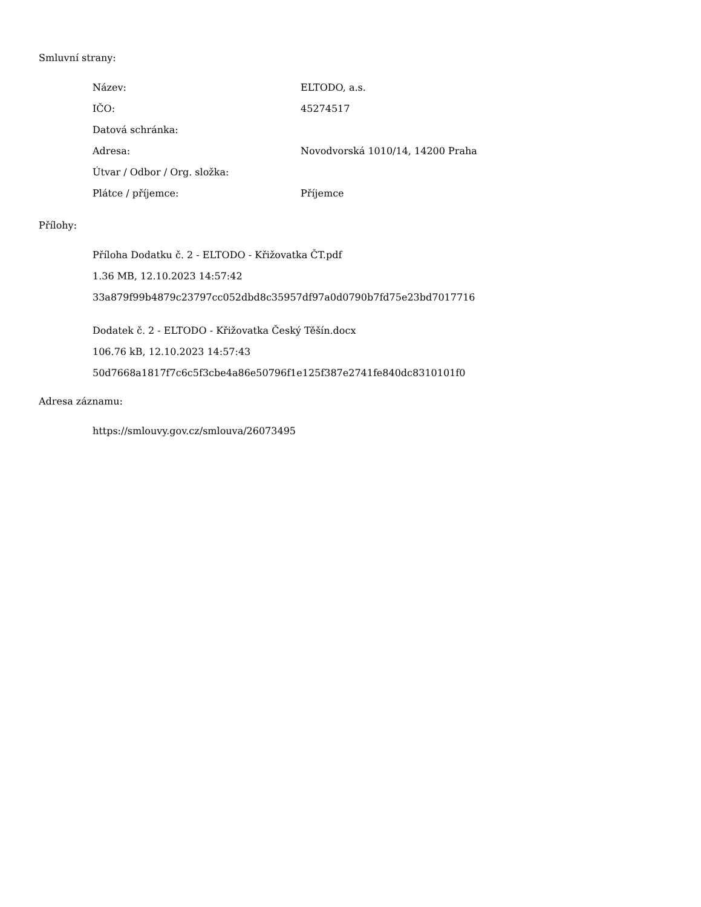Smluvní strany:
| Název: | ELTODO, a.s. |
| IČO: | 45274517 |
| Datová schránka: | |
| Adresa: | Novodvorská 1010/14, 14200 Praha |
| Útvar / Odbor / Org. složka: | |
| Plátce / příjemce: | Příjemce |
Přílohy:
Příloha Dodatku č. 2 - ELTODO - Křižovatka ČT.pdf
1.36 MB, 12.10.2023 14:57:42
33a879f99b4879c23797cc052dbd8c35957df97a0d0790b7fd75e23bd7017716
Dodatek č. 2 - ELTODO - Křižovatka Český Těšín.docx
106.76 kB, 12.10.2023 14:57:43
50d7668a1817f7c6c5f3cbe4a86e50796f1e125f387e2741fe840dc8310101f0
Adresa záznamu:
https://smlouvy.gov.cz/smlouva/26073495